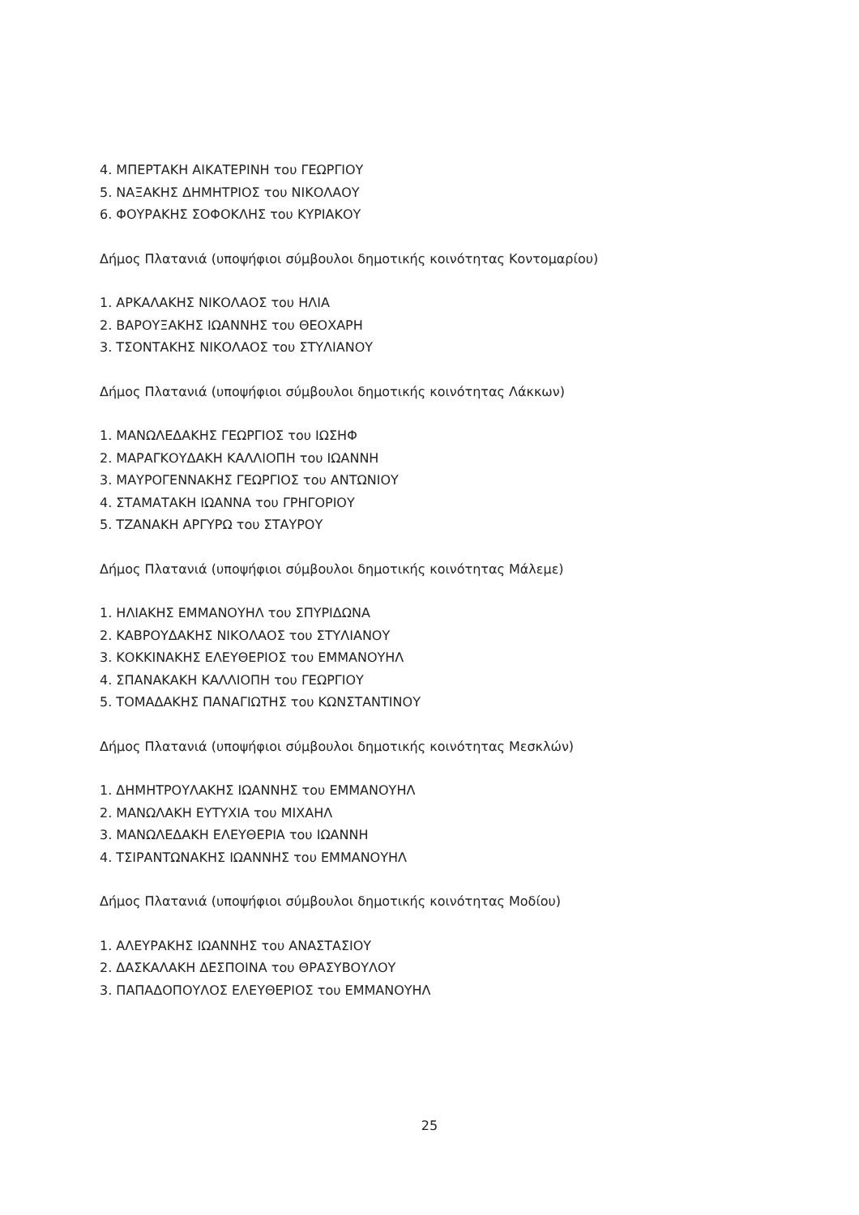4. ΜΠΕΡΤΑΚΗ ΑΙΚΑΤΕΡΙΝΗ του ΓΕΩΡΓΙΟΥ
5. ΝΑΞΑΚΗΣ ΔΗΜΗΤΡΙΟΣ του ΝΙΚΟΛΑΟΥ
6. ΦΟΥΡΑΚΗΣ ΣΟΦΟΚΛΗΣ του ΚΥΡΙΑΚΟΥ
Δήμος Πλατανιά (υποψήφιοι σύμβουλοι δημοτικής κοινότητας Κοντομαρίου)
1. ΑΡΚΑΛΑΚΗΣ ΝΙΚΟΛΑΟΣ του ΗΛΙΑ
2. ΒΑΡΟΥΞΑΚΗΣ ΙΩΑΝΝΗΣ του ΘΕΟΧΑΡΗ
3. ΤΣΟΝΤΑΚΗΣ ΝΙΚΟΛΑΟΣ του ΣΤΥΛΙΑΝΟΥ
Δήμος Πλατανιά (υποψήφιοι σύμβουλοι δημοτικής κοινότητας Λάκκων)
1. ΜΑΝΩΛΕΔΑΚΗΣ ΓΕΩΡΓΙΟΣ του ΙΩΣΗΦ
2. ΜΑΡΑΓΚΟΥΔΑΚΗ ΚΑΛΛΙΟΠΗ του ΙΩΑΝΝΗ
3. ΜΑΥΡΟΓΕΝΝΑΚΗΣ ΓΕΩΡΓΙΟΣ του ΑΝΤΩΝΙΟΥ
4. ΣΤΑΜΑΤΑΚΗ ΙΩΑΝΝΑ του ΓΡΗΓΟΡΙΟΥ
5. ΤΖΑΝΑΚΗ ΑΡΓΥΡΩ του ΣΤΑΥΡΟΥ
Δήμος Πλατανιά (υποψήφιοι σύμβουλοι δημοτικής κοινότητας Μάλεμε)
1. ΗΛΙΑΚΗΣ ΕΜΜΑΝΟΥΗΛ του ΣΠΥΡΙΔΩΝΑ
2. ΚΑΒΡΟΥΔΑΚΗΣ ΝΙΚΟΛΑΟΣ του ΣΤΥΛΙΑΝΟΥ
3. ΚΟΚΚΙΝΑΚΗΣ ΕΛΕΥΘΕΡΙΟΣ του ΕΜΜΑΝΟΥΗΛ
4. ΣΠΑΝΑΚΑΚΗ ΚΑΛΛΙΟΠΗ του ΓΕΩΡΓΙΟΥ
5. ΤΟΜΑΔΑΚΗΣ ΠΑΝΑΓΙΩΤΗΣ του ΚΩΝΣΤΑΝΤΙΝΟΥ
Δήμος Πλατανιά (υποψήφιοι σύμβουλοι δημοτικής κοινότητας Μεσκλών)
1. ΔΗΜΗΤΡΟΥΛΑΚΗΣ ΙΩΑΝΝΗΣ του ΕΜΜΑΝΟΥΗΛ
2. ΜΑΝΩΛΑΚΗ ΕΥΤΥΧΙΑ του ΜΙΧΑΗΛ
3. ΜΑΝΩΛΕΔΑΚΗ ΕΛΕΥΘΕΡΙΑ του ΙΩΑΝΝΗ
4. ΤΣΙΡΑΝΤΩΝΑΚΗΣ ΙΩΑΝΝΗΣ του ΕΜΜΑΝΟΥΗΛ
Δήμος Πλατανιά (υποψήφιοι σύμβουλοι δημοτικής κοινότητας Μοδίου)
1. ΑΛΕΥΡΑΚΗΣ ΙΩΑΝΝΗΣ του ΑΝΑΣΤΑΣΙΟΥ
2. ΔΑΣΚΑΛΑΚΗ ΔΕΣΠΟΙΝΑ του ΘΡΑΣΥΒΟΥΛΟΥ
3. ΠΑΠΑΔΟΠΟΥΛΟΣ ΕΛΕΥΘΕΡΙΟΣ του ΕΜΜΑΝΟΥΗΛ
25